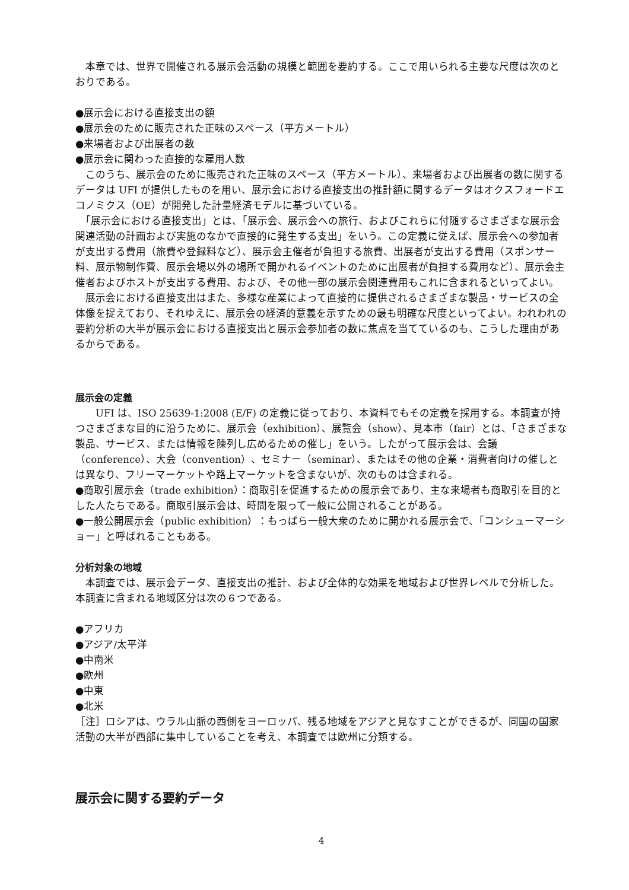本章では、世界で開催される展示会活動の規模と範囲を要約する。ここで用いられる主要な尺度は次のとおりである。
●展示会における直接支出の額
●展示会のために販売された正味のスペース（平方メートル）
●来場者および出展者の数
●展示会に関わった直接的な雇用人数
　このうち、展示会のために販売された正味のスペース（平方メートル）、来場者および出展者の数に関するデータは UFI が提供したものを用い、展示会における直接支出の推計額に関するデータはオクスフォードエコノミクス（OE）が開発した計量経済モデルに基づいている。
　「展示会における直接支出」とは、「展示会、展示会への旅行、およびこれらに付随するさまざまな展示会関連活動の計画および実施のなかで直接的に発生する支出」をいう。この定義に従えば、展示会への参加者が支出する費用（旅費や登録料など）、展示会主催者が負担する旅費、出展者が支出する費用（スポンサー料、展示物制作費、展示会場以外の場所で開かれるイベントのために出展者が負担する費用など）、展示会主催者およびホストが支出する費用、および、その他一部の展示会関連費用もこれに含まれるといってよい。
　展示会における直接支出はまた、多様な産業によって直接的に提供されるさまざまな製品・サービスの全体像を捉えており、それゆえに、展示会の経済的意義を示すための最も明確な尺度といってよい。われわれの要約分析の大半が展示会における直接支出と展示会参加者の数に焦点を当てているのも、こうした理由があるからである。
展示会の定義
　　UFI は、ISO 25639-1:2008 (E/F) の定義に従っており、本資料でもその定義を採用する。本調査が持つさまざまな目的に沿うために、展示会（exhibition）、展覧会（show）、見本市（fair）とは、「さまざまな製品、サービス、または情報を陳列し広めるための催し」をいう。したがって展示会は、会議（conference）、大会（convention）、セミナー（seminar）、またはその他の企業・消費者向けの催しとは異なり、フリーマーケットや路上マーケットを含まないが、次のものは含まれる。
●商取引展示会（trade exhibition）：商取引を促進するための展示会であり、主な来場者も商取引を目的とした人たちである。商取引展示会は、時間を限って一般に公開されることがある。
●一般公開展示会（public exhibition）：もっぱら一般大衆のために開かれる展示会で、「コンシューマーショー」と呼ばれることもある。
分析対象の地域
　本調査では、展示会データ、直接支出の推計、および全体的な効果を地域および世界レベルで分析した。本調査に含まれる地域区分は次の６つである。
●アフリカ
●アジア/太平洋
●中南米
●欧州
●中東
●北米
［注］ロシアは、ウラル山脈の西側をヨーロッパ、残る地域をアジアと見なすことができるが、同国の国家活動の大半が西部に集中していることを考え、本調査では欧州に分類する。
展示会に関する要約データ
4